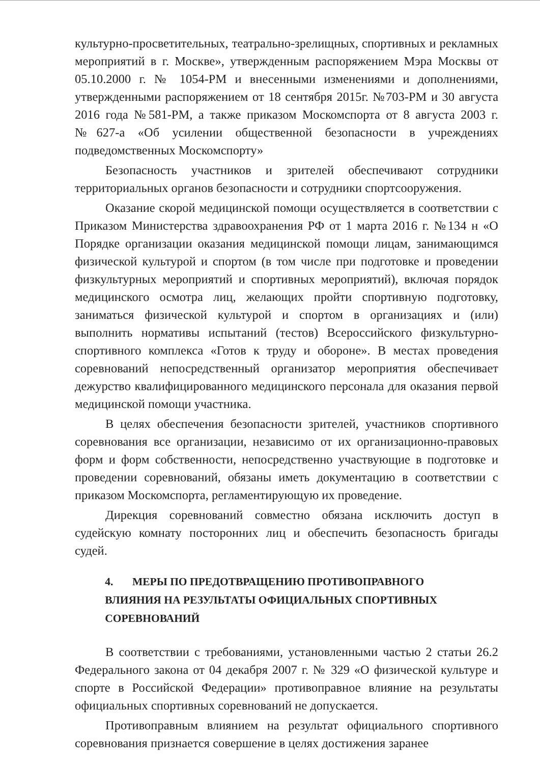культурно-просветительных, театрально-зрелищных, спортивных и рекламных мероприятий в г. Москве», утвержденным распоряжением Мэра Москвы от 05.10.2000 г. № 1054-РМ и внесенными изменениями и дополнениями, утвержденными распоряжением от 18 сентября 2015г. №703-РМ и 30 августа 2016 года №581-РМ, а также приказом Москомспорта от 8 августа 2003 г. №627-а «Об усилении общественной безопасности в учреждениях подведомственных Москомспорту»
Безопасность участников и зрителей обеспечивают сотрудники территориальных органов безопасности и сотрудники спортсооружения.
Оказание скорой медицинской помощи осуществляется в соответствии с Приказом Министерства здравоохранения РФ от 1 марта 2016 г. №134 н «О Порядке организации оказания медицинской помощи лицам, занимающимся физической культурой и спортом (в том числе при подготовке и проведении физкультурных мероприятий и спортивных мероприятий), включая порядок медицинского осмотра лиц, желающих пройти спортивную подготовку, заниматься физической культурой и спортом в организациях и (или) выполнить нормативы испытаний (тестов) Всероссийского физкультурно-спортивного комплекса «Готов к труду и обороне». В местах проведения соревнований непосредственный организатор мероприятия обеспечивает дежурство квалифицированного медицинского персонала для оказания первой медицинской помощи участника.
В целях обеспечения безопасности зрителей, участников спортивного соревнования все организации, независимо от их организационно-правовых форм и форм собственности, непосредственно участвующие в подготовке и проведении соревнований, обязаны иметь документацию в соответствии с приказом Москомспорта, регламентирующую их проведение.
Дирекция соревнований совместно обязана исключить доступ в судейскую комнату посторонних лиц и обеспечить безопасность бригады судей.
4. МЕРЫ ПО ПРЕДОТВРАЩЕНИЮ ПРОТИВОПРАВНОГО
ВЛИЯНИЯ НА РЕЗУЛЬТАТЫ ОФИЦИАЛЬНЫХ СПОРТИВНЫХ
СОРЕВНОВАНИЙ
В соответствии с требованиями, установленными частью 2 статьи 26.2 Федерального закона от 04 декабря 2007 г. № 329 «О физической культуре и спорте в Российской Федерации» противоправное влияние на результаты официальных спортивных соревнований не допускается.
Противоправным влиянием на результат официального спортивного соревнования признается совершение в целях достижения заранее